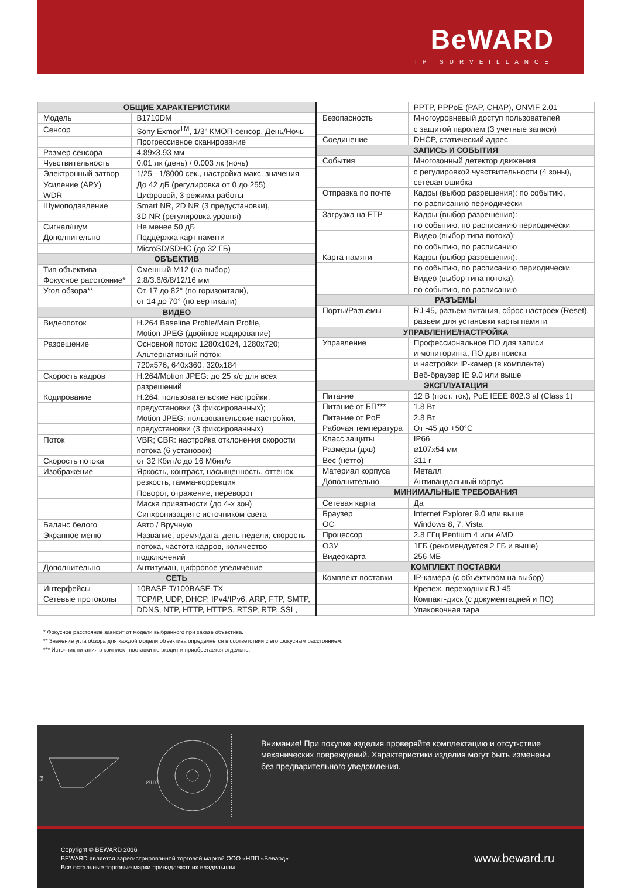BeWARD
IP SURVEILLANCE
| ОБЩИЕ ХАРАКТЕРИСТИКИ | |
| --- | --- |
| Модель | B1710DM |
| Сенсор | Sony Exmor<sup>TM</sup>, 1/3" КМОП-сенсор, День/Ночь |
| | Прогрессивное сканирование |
| Размер сенсора | 4.89x3.93 мм |
| Чувствительность | 0.01 лк (день) / 0.003 лк (ночь) |
| Электронный затвор | 1/25 - 1/8000 сек., настройка макс. значения |
| Усиление (АРУ) | До 42 дБ (регулировка от 0 до 255) |
| WDR | Цифровой, 3 режима работы |
| Шумоподавление | Smart NR, 2D NR (3 предустановки), |
| | 3D NR (регулировка уровня) |
| Сигнал/шум | Не менее 50 дБ |
| Дополнительно | Поддержка карт памяти |
| | MicroSD/SDHC (до 32 ГБ) |
| ОБЪЕКТИВ | |
| Тип объектива | Сменный M12 (на выбор) |
| Фокусное расстояние* | 2.8/3.6/6/8/12/16 мм |
| Угол обзора** | От 17 до 82° (по горизонтали), |
| | от 14 до 70° (по вертикали) |
| ВИДЕО | |
| Видеопоток | H.264 Baseline Profile/Main Profile, |
| | Motion JPEG (двойное кодирование) |
| Разрешение | Основной поток: 1280x1024, 1280x720; |
| | Альтернативный поток: |
| | 720x576, 640x360, 320x184 |
| Скорость кадров | H.264/Motion JPEG: до 25 к/с для всех |
| | разрешений |
| Кодирование | H.264: пользовательские настройки, |
| | предустановки (3 фиксированных); |
| | Motion JPEG: пользовательские настройки, |
| | предустановки (3 фиксированных) |
| Поток | VBR; CBR: настройка отклонения скорости |
| | потока (6 установок) |
| Скорость потока | от 32 Кбит/с до 16 Мбит/с |
| Изображение | Яркость, контраст, насыщенность, оттенок, |
| | резкость, гамма-коррекция |
| | Поворот, отражение, переворот |
| | Маска приватности (до 4-х зон) |
| | Синхронизация с источником света |
| Баланс белого | Авто / Вручную |
| Экранное меню | Название, время/дата, день недели, скорость |
| | потока, частота кадров, количество |
| | подключений |
| Дополнительно | Антитуман, цифровое увеличение |
| СЕТЬ | |
| Интерфейсы | 10BASE-T/100BASE-TX |
| Сетевые протоколы | TCP/IP, UDP, DHCP, IPv4/IPv6, ARP, FTP, SMTP, |
| | DDNS, NTP, HTTP, HTTPS, RTSP, RTP, SSL, |
| | PPTP, PPPoE (PAP, CHAP), ONVIF 2.01 |
| Безопасность | Многоуровневый доступ пользователей |
| | с защитой паролем (3 учетные записи) |
| Соединение | DHCP, статический адрес |
| ЗАПИСЬ И СОБЫТИЯ | |
| События | Многозонный детектор движения |
| | с регулировкой чувствительности (4 зоны), |
| | сетевая ошибка |
| Отправка по почте | Кадры (выбор разрешения): по событию, |
| | по расписанию периодически |
| Загрузка на FTP | Кадры (выбор разрешения): |
| | по событию, по расписанию периодически |
| | Видео (выбор типа потока): |
| | по событию, по расписанию |
| Карта памяти | Кадры (выбор разрешения): |
| | по событию, по расписанию периодически |
| | Видео (выбор типа потока): |
| | по событию, по расписанию |
| РАЗЪЕМЫ | |
| Порты/Разъемы | RJ-45, разъем питания, сброс настроек (Reset), |
| | разъем для установки карты памяти |
| УПРАВЛЕНИЕ/НАСТРОЙКА | |
| Управление | Профессиональное ПО для записи |
| | и мониторинга, ПО для поиска |
| | и настройки IP-камер (в комплекте) |
| | Веб-браузер IE 9.0 или выше |
| ЭКСПЛУАТАЦИЯ | |
| Питание | 12 В (пост. ток), PoE IEEE 802.3 af (Class 1) |
| Питание от БП*** | 1.8 Вт |
| Питание от PoE | 2.8 Вт |
| Рабочая температура | От -45 до +50°C |
| Класс защиты | IP66 |
| Размеры (дхв) | ⌀107x54 мм |
| Вес (нетто) | 311 г |
| Материал корпуса | Металл |
| Дополнительно | Антивандальный корпус |
| МИНИМАЛЬНЫЕ ТРЕБОВАНИЯ | |
| Сетевая карта | Да |
| Браузер | Internet Explorer 9.0 или выше |
| ОС | Windows 8, 7, Vista |
| Процессор | 2.8 ГГц Pentium 4 или AMD |
| ОЗУ | 1ГБ (рекомендуется 2 ГБ и выше) |
| Видеокарта | 256 МБ |
| КОМПЛЕКТ ПОСТАВКИ | |
| Комплект поставки | IP-камера (с объективом на выбор) |
| | Крепеж, переходник RJ-45 |
| | Компакт-диск (с документацией и ПО) |
| | Упаковочная тара |
* Фокусное расстояние зависит от модели выбранного при заказе объектива.
** Значение угла обзора для каждой модели объектива определяется в соответствии с его фокусным расстоянием.
*** Источник питания в комплект поставки не входит и приобретается отдельно.
54
Ø107
Внимание! При покупке изделия проверяйте комплектацию и отсут-ствие механических повреждений. Характеристики изделия могут быть изменены без предварительного уведомления.
Copyright © BEWARD 2016
BEWARD является зарегистрированной торговой маркой ООО «НПП «Бевард».
Все остальные торговые марки принадлежат их владельцам.
www.beward.ru